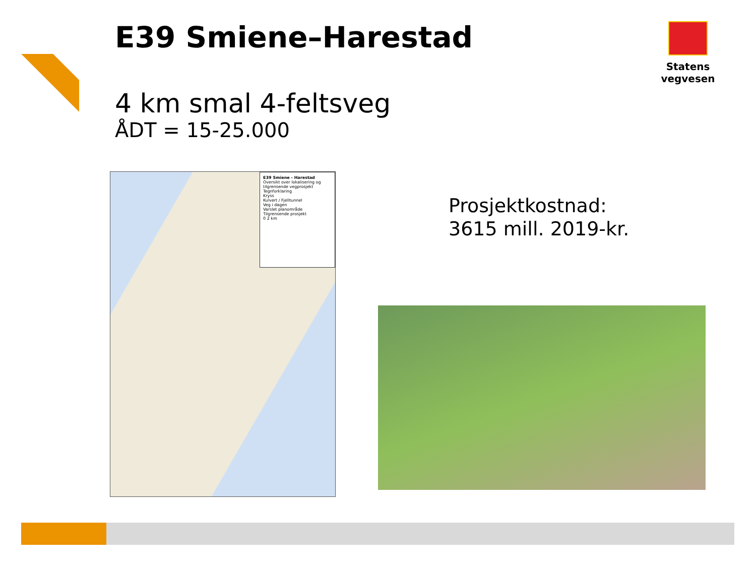E39 Smiene–Harestad Statens vegvesen
4 km smal 4-feltsveg
ÅDT = 15-25.000
E39 Smiene - Harestad
Oversikt over lokalisering og tilgrensende vegprosjekt
Tegnforklaring
Kryss
Kulvert / Fjelltunnel
Veg i dagen
Varslet planområde
Tilgrensende prosjekt
0 2 km
Prosjektkostnad:
3615 mill. 2019-kr.